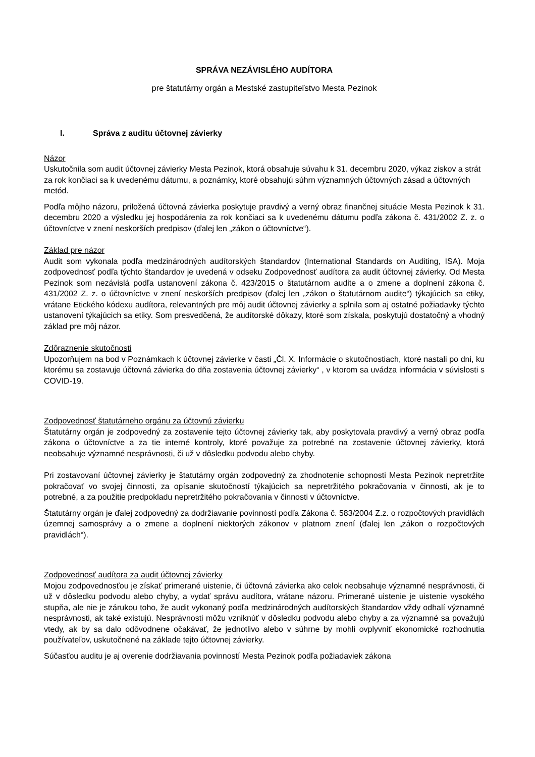SPRÁVA NEZÁVISLÉHO AUDÍTORA
pre štatutárny orgán a Mestské zastupiteľstvo Mesta Pezinok
I. Správa z auditu účtovnej závierky
Názor
Uskutočnila som audit účtovnej závierky Mesta Pezinok, ktorá obsahuje súvahu k 31. decembru 2020, výkaz ziskov a strát za rok končiaci sa k uvedenému dátumu, a poznámky, ktoré obsahujú súhrn významných účtovných zásad a účtovných metód.
Podľa môjho názoru, priložená účtovná závierka poskytuje pravdivý a verný obraz finančnej situácie Mesta Pezinok k 31. decembru 2020 a výsledku jej hospodárenia za rok končiaci sa k uvedenému dátumu podľa zákona č. 431/2002 Z. z. o účtovníctve v znení neskorších predpisov (ďalej len „zákon o účtovníctve“).
Základ pre názor
Audit som vykonala podľa medzinárodných audítorských štandardov (International Standards on Auditing, ISA). Moja zodpovednosť podľa týchto štandardov je uvedená v odseku Zodpovednosť audítora za audit účtovnej závierky. Od Mesta Pezinok som nezávislá podľa ustanovení zákona č. 423/2015 o štatutárnom audite a o zmene a doplnení zákona č. 431/2002 Z. z. o účtovníctve v znení neskorších predpisov (ďalej len „zákon o štatutárnom audite“) týkajúcich sa etiky, vrátane Etického kódexu audítora, relevantných pre môj audit účtovnej závierky a splnila som aj ostatné požiadavky týchto ustanovení týkajúcich sa etiky. Som presvedčená, že audítorské dôkazy, ktoré som získala, poskytujú dostatočný a vhodný základ pre môj názor.
Zdôraznenie skutočnosti
Upozorňujem na bod v Poznámkach k účtovnej závierke v časti „Čl. X. Informácie o skutočnostiach, ktoré nastali po dni, ku ktorému sa zostavuje účtovná závierka do dňa zostavenia účtovnej závierky“ , v ktorom sa uvádza informácia v súvislosti s COVID-19.
Zodpovednosť štatutárneho orgánu za účtovnú závierku
Štatutárny orgán je zodpovedný za zostavenie tejto účtovnej závierky tak, aby poskytovala pravdivý a verný obraz podľa zákona o účtovníctve a za tie interné kontroly, ktoré považuje za potrebné na zostavenie účtovnej závierky, ktorá neobsahuje významné nesprávnosti, či už v dôsledku podvodu alebo chyby.
Pri zostavovaní účtovnej závierky je štatutárny orgán zodpovedný za zhodnotenie schopnosti Mesta Pezinok nepretržite pokračovať vo svojej činnosti, za opísanie skutočností týkajúcich sa nepretržitého pokračovania v činnosti, ak je to potrebné, a za použitie predpokladu nepretržitého pokračovania v činnosti v účtovníctve.
Štatutárny orgán je ďalej zodpovedný za dodržiavanie povinností podľa Zákona č. 583/2004 Z.z. o rozpočtových pravidlách územnej samosprávy a o zmene a doplnení niektorých zákonov v platnom znení (ďalej len „zákon o rozpočtových pravidlách“).
Zodpovednosť audítora za audit účtovnej závierky
Mojou zodpovednosťou je získať primerané uistenie, či účtovná závierka ako celok neobsahuje významné nesprávnosti, či už v dôsledku podvodu alebo chyby, a vydať správu audítora, vrátane názoru. Primerané uistenie je uistenie vysokého stupňa, ale nie je zárukou toho, že audit vykonaný podľa medzinárodných audítorských štandardov vždy odhalí významné nesprávnosti, ak také existujú. Nesprávnosti môžu vzniknúť v dôsledku podvodu alebo chyby a za významné sa považujú vtedy, ak by sa dalo odôvodnene očakávať, že jednotlivo alebo v súhrne by mohli ovplyvniť ekonomické rozhodnutia používateľov, uskutočnené na základe tejto účtovnej závierky.
Súčasťou auditu je aj overenie dodržiavania povinností Mesta Pezinok podľa požiadaviek zákona